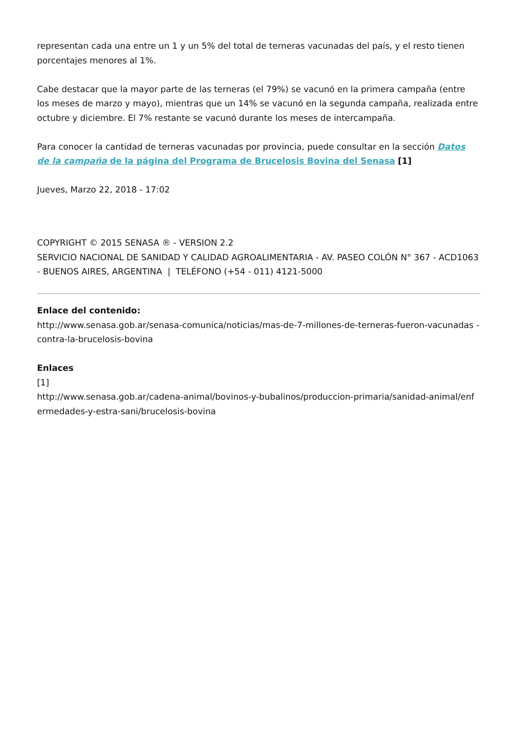representan cada una entre un 1 y un 5% del total de terneras vacunadas del país, y el resto tienen porcentajes menores al 1%.
Cabe destacar que la mayor parte de las terneras (el 79%) se vacunó en la primera campaña (entre los meses de marzo y mayo), mientras que un 14% se vacunó en la segunda campaña, realizada entre octubre y diciembre. El 7% restante se vacunó durante los meses de intercampaña.
Para conocer la cantidad de terneras vacunadas por provincia, puede consultar en la sección Datos de la campaña de la página del Programa de Brucelosis Bovina del Senasa [1]
Jueves, Marzo 22, 2018 - 17:02
COPYRIGHT © 2015 SENASA ® - VERSION 2.2
SERVICIO NACIONAL DE SANIDAD Y CALIDAD AGROALIMENTARIA - AV. PASEO COLÓN N° 367 - ACD1063 - BUENOS AIRES, ARGENTINA | TELÉFONO (+54 - 011) 4121-5000
Enlace del contenido:
http://www.senasa.gob.ar/senasa-comunica/noticias/mas-de-7-millones-de-terneras-fueron-vacunadas -contra-la-brucelosis-bovina
Enlaces
[1]
http://www.senasa.gob.ar/cadena-animal/bovinos-y-bubalinos/produccion-primaria/sanidad-animal/enf ermedades-y-estra-sani/brucelosis-bovina